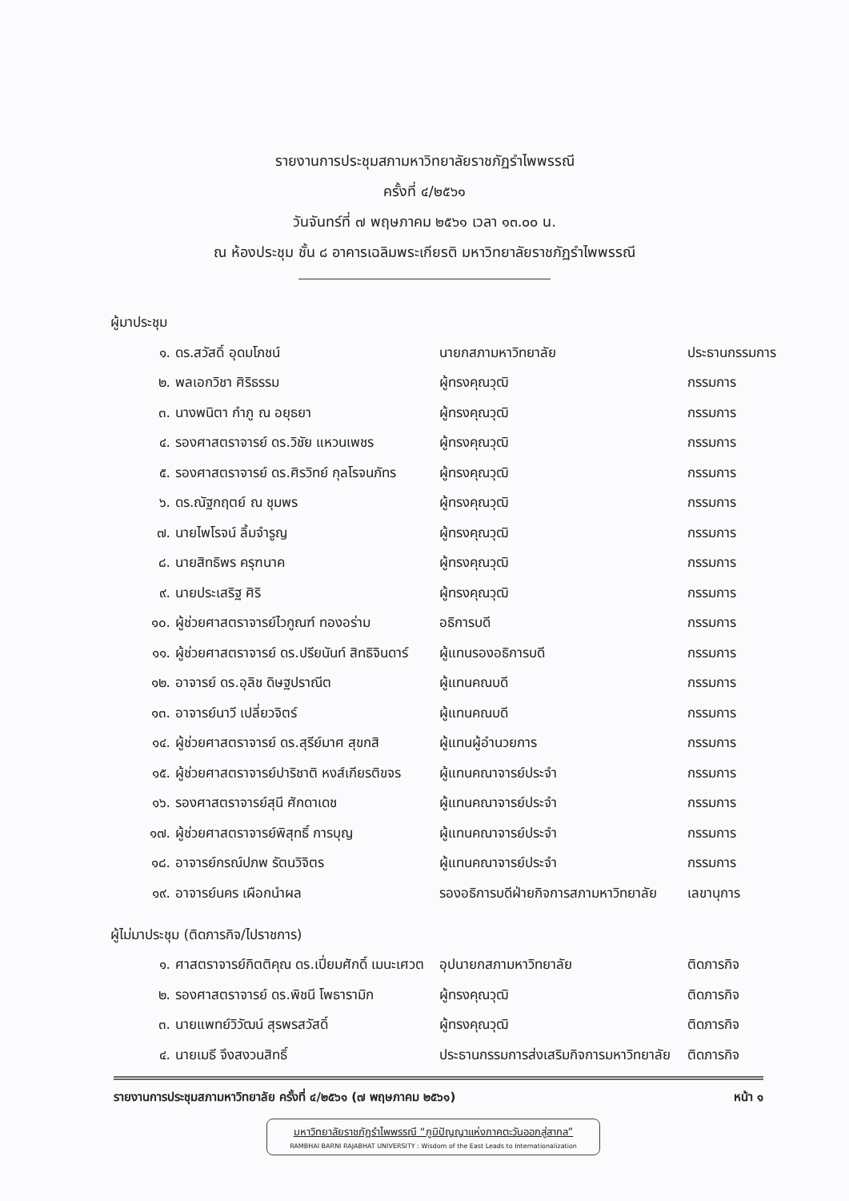รายงานการประชุมสภามหาวิทยาลัยราชภัฏรำไพพรรณี
ครั้งที่ ๔/๒๕๖๑
วันจันทร์ที่ ๗ พฤษภาคม ๒๕๖๑ เวลา ๑๓.๐๐ น.
ณ ห้องประชุม ชั้น ๘ อาคารเฉลิมพระเกียรติ มหาวิทยาลัยราชภัฏรำไพพรรณี
ผู้มาประชุม
| ๑. | ดร.สวัสดิ์ อุดมโภชน์ | นายกสภามหาวิทยาลัย | ประธานกรรมการ |
| ๒. | พลเอกวิชา ศิริธรรม | ผู้ทรงคุณวุฒิ | กรรมการ |
| ๓. | นางพนิตา กำภู ณ อยุธยา | ผู้ทรงคุณวุฒิ | กรรมการ |
| ๔. | รองศาสตราจารย์ ดร.วิชัย แหวนเพชร | ผู้ทรงคุณวุฒิ | กรรมการ |
| ๕. | รองศาสตราจารย์ ดร.ศิรวิทย์ กุลโรจนภัทร | ผู้ทรงคุณวุฒิ | กรรมการ |
| ๖. | ดร.ณัฐกฤตย์ ณ ชุมพร | ผู้ทรงคุณวุฒิ | กรรมการ |
| ๗. | นายไพโรจน์ ลิ้มจำรูญ | ผู้ทรงคุณวุฒิ | กรรมการ |
| ๘. | นายสิทธิพร ครุฑนาค | ผู้ทรงคุณวุฒิ | กรรมการ |
| ๙. | นายประเสริฐ ศิริ | ผู้ทรงคุณวุฒิ | กรรมการ |
| ๑๐. | ผู้ช่วยศาสตราจารย์ไวกูณฑ์ ทองอร่าม | อธิการบดี | กรรมการ |
| ๑๑. | ผู้ช่วยศาสตราจารย์ ดร.ปรียนันท์ สิทธิจินดาร์ | ผู้แทนรองอธิการบดี | กรรมการ |
| ๑๒. | อาจารย์ ดร.อุลิช ดิษฐปราณีต | ผู้แทนคณบดี | กรรมการ |
| ๑๓. | อาจารย์นาวี เปลี่ยวจิตร์ | ผู้แทนคณบดี | กรรมการ |
| ๑๔. | ผู้ช่วยศาสตราจารย์ ดร.สุรีย์มาศ สุขกสิ | ผู้แทนผู้อำนวยการ | กรรมการ |
| ๑๕. | ผู้ช่วยศาสตราจารย์ปาริชาติ หงส์เกียรติขจร | ผู้แทนคณาจารย์ประจำ | กรรมการ |
| ๑๖. | รองศาสตราจารย์สุนี ศักดาเดช | ผู้แทนคณาจารย์ประจำ | กรรมการ |
| ๑๗. | ผู้ช่วยศาสตราจารย์พิสุทธิ์ การบุญ | ผู้แทนคณาจารย์ประจำ | กรรมการ |
| ๑๘. | อาจารย์กรณ์ปภพ รัตนวิจิตร | ผู้แทนคณาจารย์ประจำ | กรรมการ |
| ๑๙. | อาจารย์นคร เผือกนำผล | รองอธิการบดีฝ่ายกิจการสภามหาวิทยาลัย | เลขานุการ |
ผู้ไม่มาประชุม (ติดภารกิจ/ไปราชการ)
| ๑. | ศาสตราจารย์กิตติคุณ ดร.เปี่ยมศักดิ์ เมนะเศวต | อุปนายกสภามหาวิทยาลัย | ติดภารกิจ |
| ๒. | รองศาสตราจารย์ ดร.พิชนี โพธารามิก | ผู้ทรงคุณวุฒิ | ติดภารกิจ |
| ๓. | นายแพทย์วิวัฒน์ สุรพรสวัสดิ์ | ผู้ทรงคุณวุฒิ | ติดภารกิจ |
| ๔. | นายเมธี จึงสงวนสิทธิ์ | ประธานกรรมการส่งเสริมกิจการมหาวิทยาลัย | ติดภารกิจ |
รายงานการประชุมสภามหาวิทยาลัย ครั้งที่ ๔/๒๕๖๑ (๗ พฤษภาคม ๒๕๖๑) หน้า ๑
มหาวิทยาลัยราชภัฏรำไพพรรณี “ภูมิปัญญาแห่งภาคตะวันออกสู่สากล”
RAMBHAI BARNI RAJABHAT UNIVERSITY : Wisdom of the East Leads to Internationalization